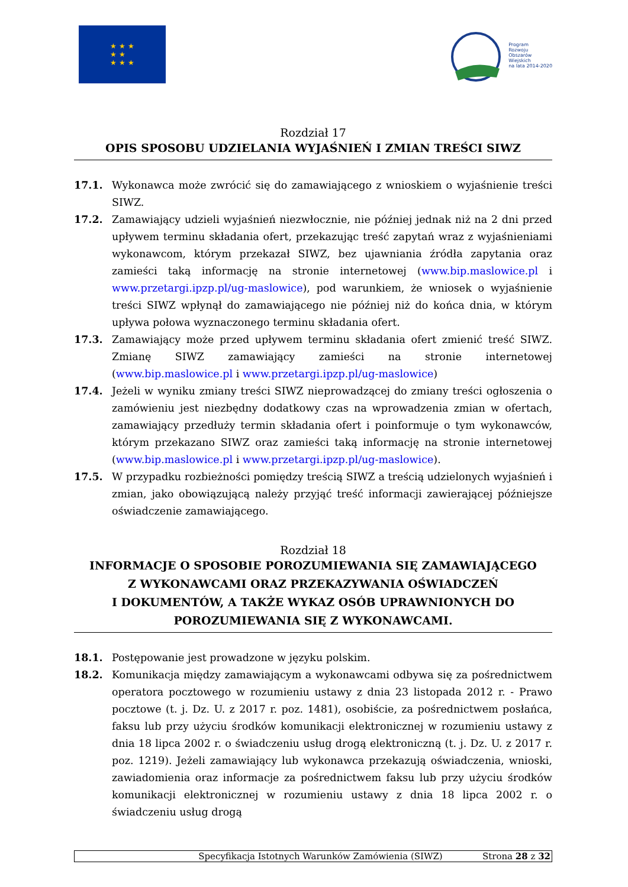★ ★ ★
★ ★
★ ★ ★
Program
Rozwoju
Obszarów
Wiejskich
na lata 2014-2020
Rozdział 17
OPIS SPOSOBU UDZIELANIA WYJAŚNIEŃ I ZMIAN TREŚCI SIWZ
17.1. Wykonawca może zwrócić się do zamawiającego z wnioskiem o wyjaśnienie treści SIWZ.
17.2. Zamawiający udzieli wyjaśnień niezwłocznie, nie później jednak niż na 2 dni przed upływem terminu składania ofert, przekazując treść zapytań wraz z wyjaśnieniami wykonawcom, którym przekazał SIWZ, bez ujawniania źródła zapytania oraz zamieści taką informację na stronie internetowej (www.bip.maslowice.pl i www.przetargi.ipzp.pl/ug-maslowice), pod warunkiem, że wniosek o wyjaśnienie treści SIWZ wpłynął do zamawiającego nie później niż do końca dnia, w którym upływa połowa wyznaczonego terminu składania ofert.
17.3. Zamawiający może przed upływem terminu składania ofert zmienić treść SIWZ. Zmianę SIWZ zamawiający zamieści na stronie internetowej (www.bip.maslowice.pl i www.przetargi.ipzp.pl/ug-maslowice)
17.4. Jeżeli w wyniku zmiany treści SIWZ nieprowadzącej do zmiany treści ogłoszenia o zamówieniu jest niezbędny dodatkowy czas na wprowadzenia zmian w ofertach, zamawiający przedłuży termin składania ofert i poinformuje o tym wykonawców, którym przekazano SIWZ oraz zamieści taką informację na stronie internetowej (www.bip.maslowice.pl i www.przetargi.ipzp.pl/ug-maslowice).
17.5. W przypadku rozbieżności pomiędzy treścią SIWZ a treścią udzielonych wyjaśnień i zmian, jako obowiązującą należy przyjąć treść informacji zawierającej późniejsze oświadczenie zamawiającego.
Rozdział 18
INFORMACJE O SPOSOBIE POROZUMIEWANIA SIĘ ZAMAWIAJĄCEGO
Z WYKONAWCAMI ORAZ PRZEKAZYWANIA OŚWIADCZEŃ
I DOKUMENTÓW, A TAKŻE WYKAZ OSÓB UPRAWNIONYCH DO
POROZUMIEWANIA SIĘ Z WYKONAWCAMI.
18.1. Postępowanie jest prowadzone w języku polskim.
18.2. Komunikacja między zamawiającym a wykonawcami odbywa się za pośrednictwem operatora pocztowego w rozumieniu ustawy z dnia 23 listopada 2012 r. - Prawo pocztowe (t. j. Dz. U. z 2017 r. poz. 1481), osobiście, za pośrednictwem posłańca, faksu lub przy użyciu środków komunikacji elektronicznej w rozumieniu ustawy z dnia 18 lipca 2002 r. o świadczeniu usług drogą elektroniczną (t. j. Dz. U. z 2017 r. poz. 1219). Jeżeli zamawiający lub wykonawca przekazują oświadczenia, wnioski, zawiadomienia oraz informacje za pośrednictwem faksu lub przy użyciu środków komunikacji elektronicznej w rozumieniu ustawy z dnia 18 lipca 2002 r. o świadczeniu usług drogą
Specyfikacja Istotnych Warunków Zamówienia (SIWZ) Strona 28 z 32